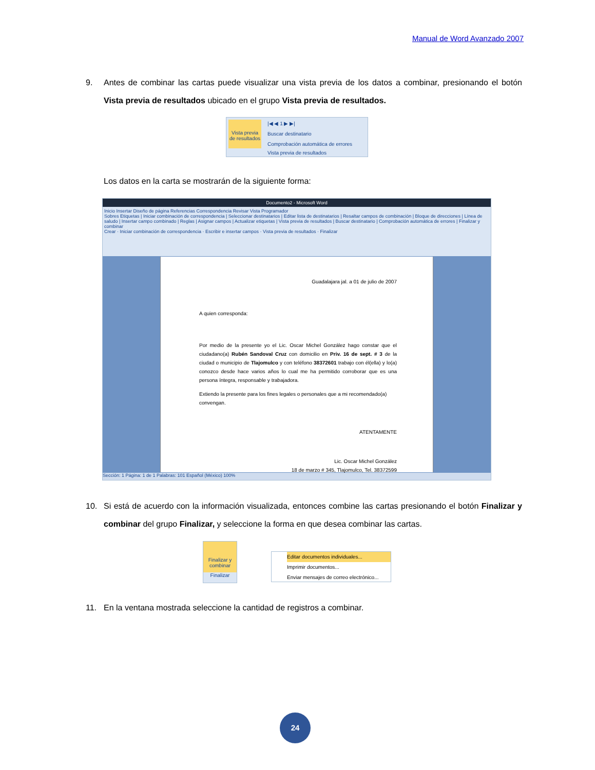Manual de Word Avanzado 2007
9. Antes de combinar las cartas puede visualizar una vista previa de los datos a combinar, presionando el botón Vista previa de resultados ubicado en el grupo Vista previa de resultados.
Vista previa de resultados
|◀ ◀ 1 ▶ ▶|
Buscar destinatario
Comprobación automática de errores
Vista previa de resultados
Los datos en la carta se mostrarán de la siguiente forma:
Documento2 - Microsoft Word
Inicio Insertar Diseño de página Referencias Correspondencia Revisar Vista Programador
Sobres Etiquetas | Iniciar combinación de correspondencia | Seleccionar destinatarios | Editar lista de destinatarios | Resaltar campos de combinación | Bloque de direcciones | Línea de saludo | Insertar campo combinado | Reglas | Asignar campos | Actualizar etiquetas | Vista previa de resultados | Buscar destinatario | Comprobación automática de errores | Finalizar y combinar
Crear · Iniciar combinación de correspondencia · Escribir e insertar campos · Vista previa de resultados · Finalizar
Sección: 1 Página: 1 de 1 Palabras: 101 Español (México) 100%
Guadalajara jal. a 01 de julio de 2007
A quien corresponda:
Por medio de la presente yo el Lic. Oscar Michel González hago constar que el ciudadano(a) Rubén Sandoval Cruz con domicilio en Priv. 16 de sept. # 3 de la ciudad o municipio de Tlajomulco y con teléfono 38372601 trabajo con él(ella) y lo(a) conozco desde hace varios años lo cual me ha permitido corroborar que es una persona íntegra, responsable y trabajadora.
Extiendo la presente para los fines legales o personales que a mi recomendado(a) convengan.
ATENTAMENTE
Lic. Oscar Michel González
18 de marzo # 345, Tlajomulco, Tel. 38372599
10. Si está de acuerdo con la información visualizada, entonces combine las cartas presionando el botón Finalizar y combinar del grupo Finalizar, y seleccione la forma en que desea combinar las cartas.
Finalizar y combinar
Finalizar
Editar documentos individuales...
Imprimir documentos...
Enviar mensajes de correo electrónico...
11. En la ventana mostrada seleccione la cantidad de registros a combinar.
24